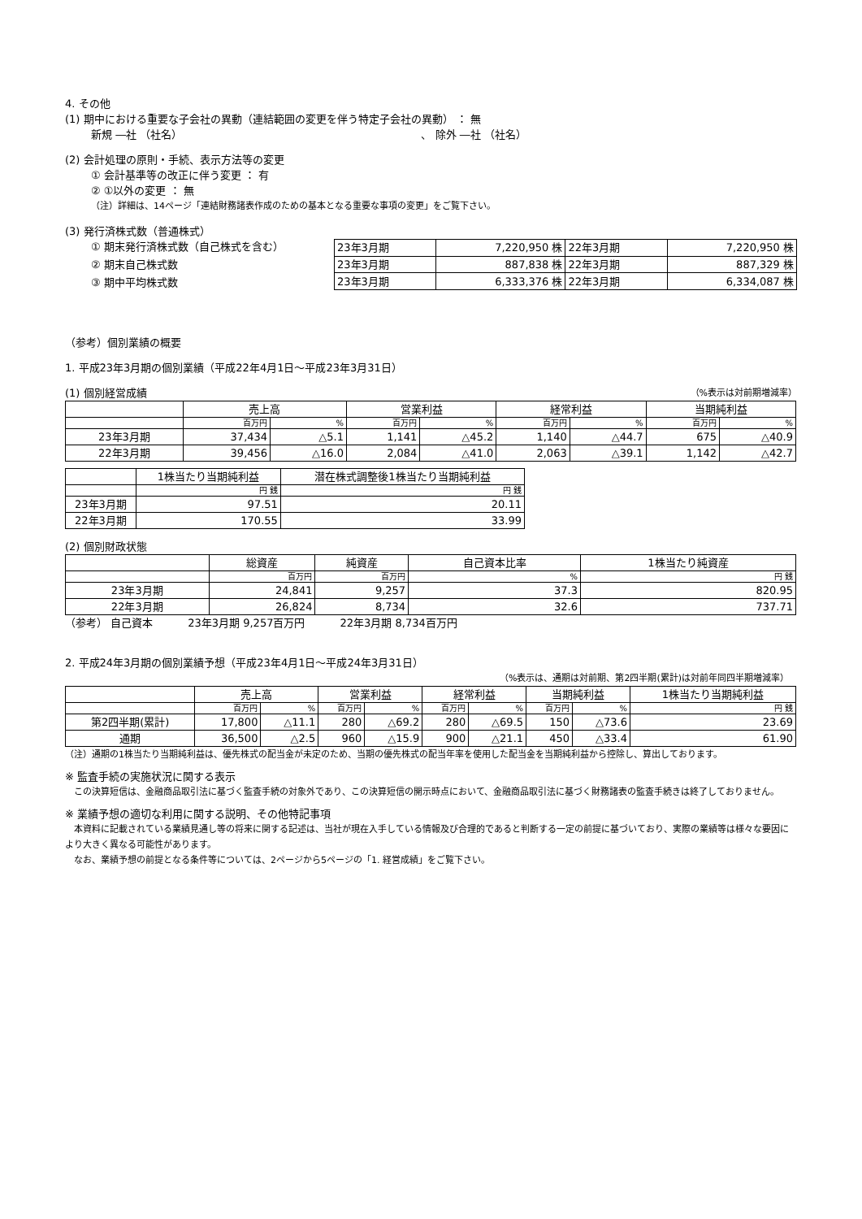4. その他
(1) 期中における重要な子会社の異動（連結範囲の変更を伴う特定子会社の異動） ： 無
新規 ―社 （社名） 、 除外 ―社 （社名）
(2) 会計処理の原則・手続、表示方法等の変更
① 会計基準等の改正に伴う変更 ： 有
② ①以外の変更 ： 無
（注）詳細は、14ページ「連結財務諸表作成のための基本となる重要な事項の変更」をご覧下さい。
(3) 発行済株式数（普通株式）
① 期末発行済株式数（自己株式を含む）
② 期末自己株式数
③ 期中平均株式数
| 23年3月期 | 7,220,950 株 | 22年3月期 | 7,220,950 株 |
| 23年3月期 | 887,838 株 | 22年3月期 | 887,329 株 |
| 23年3月期 | 6,333,376 株 | 22年3月期 | 6,334,087 株 |
（参考）個別業績の概要
1. 平成23年3月期の個別業績（平成22年4月1日～平成23年3月31日）
(1) 個別経営成績 （%表示は対前期増減率）
| | 売上高 | | 営業利益 | | 経常利益 | | 当期純利益 | |
| | 百万円 | % | 百万円 | % | 百万円 | % | 百万円 | % |
| 23年3月期 | 37,434 | △5.1 | 1,141 | △45.2 | 1,140 | △44.7 | 675 | △40.9 |
| 22年3月期 | 39,456 | △16.0 | 2,084 | △41.0 | 2,063 | △39.1 | 1,142 | △42.7 |
| | 1株当たり当期純利益 | 潜在株式調整後1株当たり当期純利益 |
| | 円 銭 | 円 銭 |
| 23年3月期 | 97.51 | 20.11 |
| 22年3月期 | 170.55 | 33.99 |
(2) 個別財政状態
| | 総資産 | 純資産 | 自己資本比率 | 1株当たり純資産 |
| | 百万円 | 百万円 | % | 円 銭 |
| 23年3月期 | 24,841 | 9,257 | 37.3 | 820.95 |
| 22年3月期 | 26,824 | 8,734 | 32.6 | 737.71 |
（参考） 自己資本 　　　23年3月期 9,257百万円 　　　22年3月期 8,734百万円
2. 平成24年3月期の個別業績予想（平成23年4月1日～平成24年3月31日）
（%表示は、通期は対前期、第2四半期(累計)は対前年同四半期増減率）
| | 売上高 | | 営業利益 | | 経常利益 | | 当期純利益 | | 1株当たり当期純利益 |
| | 百万円 | % | 百万円 | % | 百万円 | % | 百万円 | % | 円 銭 |
| 第2四半期(累計) | 17,800 | △11.1 | 280 | △69.2 | 280 | △69.5 | 150 | △73.6 | 23.69 |
| 通期 | 36,500 | △2.5 | 960 | △15.9 | 900 | △21.1 | 450 | △33.4 | 61.90 |
（注）通期の1株当たり当期純利益は、優先株式の配当金が未定のため、当期の優先株式の配当年率を使用した配当金を当期純利益から控除し、算出しております。
※ 監査手続の実施状況に関する表示
　この決算短信は、金融商品取引法に基づく監査手続の対象外であり、この決算短信の開示時点において、金融商品取引法に基づく財務諸表の監査手続きは終了しておりません。
※ 業績予想の適切な利用に関する説明、その他特記事項
　本資料に記載されている業績見通し等の将来に関する記述は、当社が現在入手している情報及び合理的であると判断する一定の前提に基づいており、実際の業績等は様々な要因により大きく異なる可能性があります。
　なお、業績予想の前提となる条件等については、2ページから5ページの「1. 経営成績」をご覧下さい。